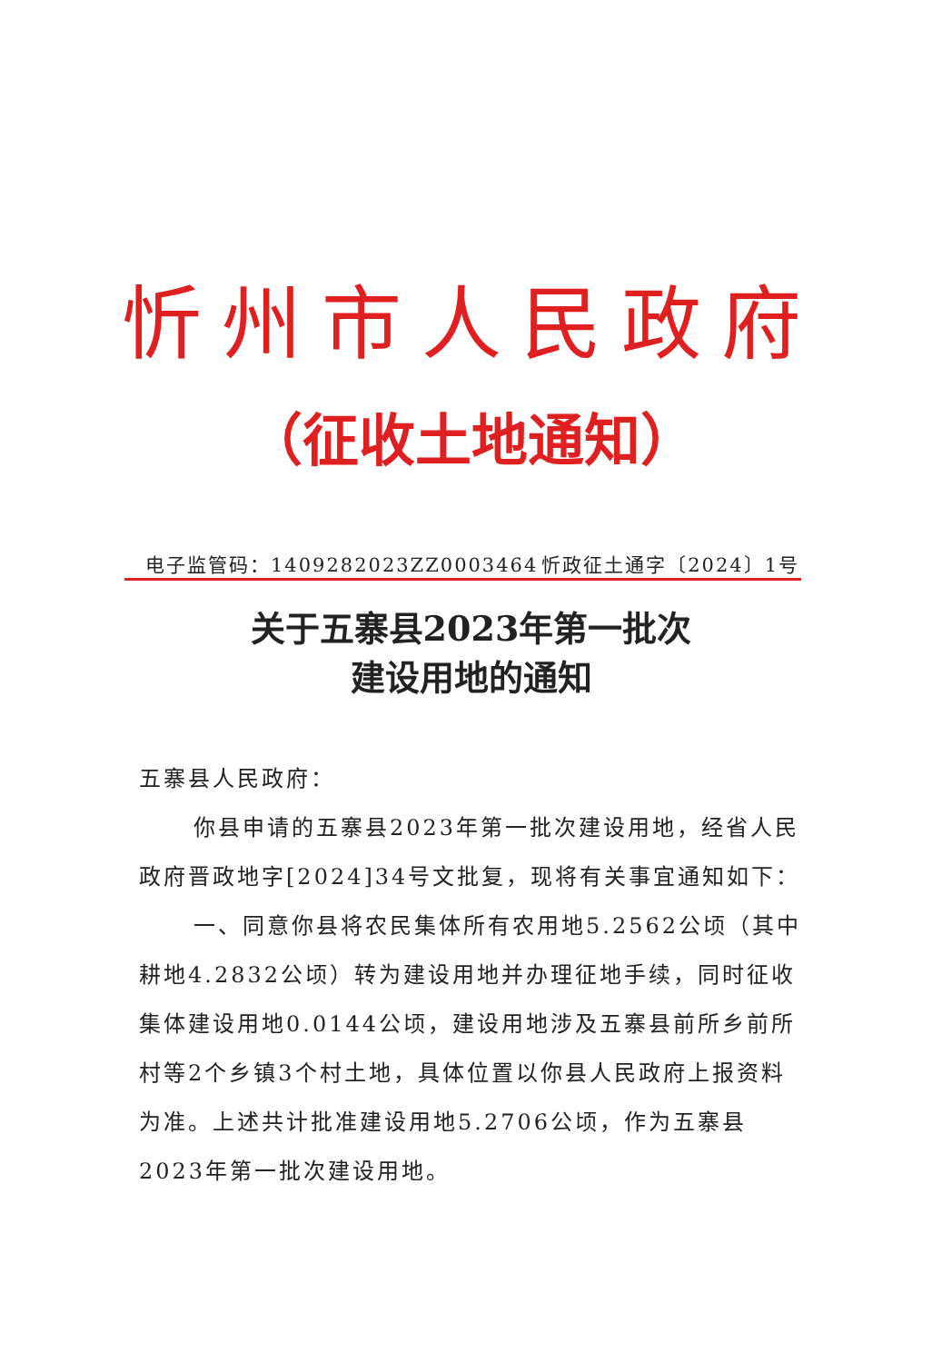忻州市人民政府
（征收土地通知）
电子监管码：1409282023ZZ0003464 忻政征土通字〔2024〕1号
关于五寨县2023年第一批次
建设用地的通知
五寨县人民政府：
你县申请的五寨县2023年第一批次建设用地，经省人民政府晋政地字[2024]34号文批复，现将有关事宜通知如下：
一、同意你县将农民集体所有农用地5.2562公顷（其中耕地4.2832公顷）转为建设用地并办理征地手续，同时征收集体建设用地0.0144公顷，建设用地涉及五寨县前所乡前所村等2个乡镇3个村土地，具体位置以你县人民政府上报资料为准。上述共计批准建设用地5.2706公顷，作为五寨县2023年第一批次建设用地。